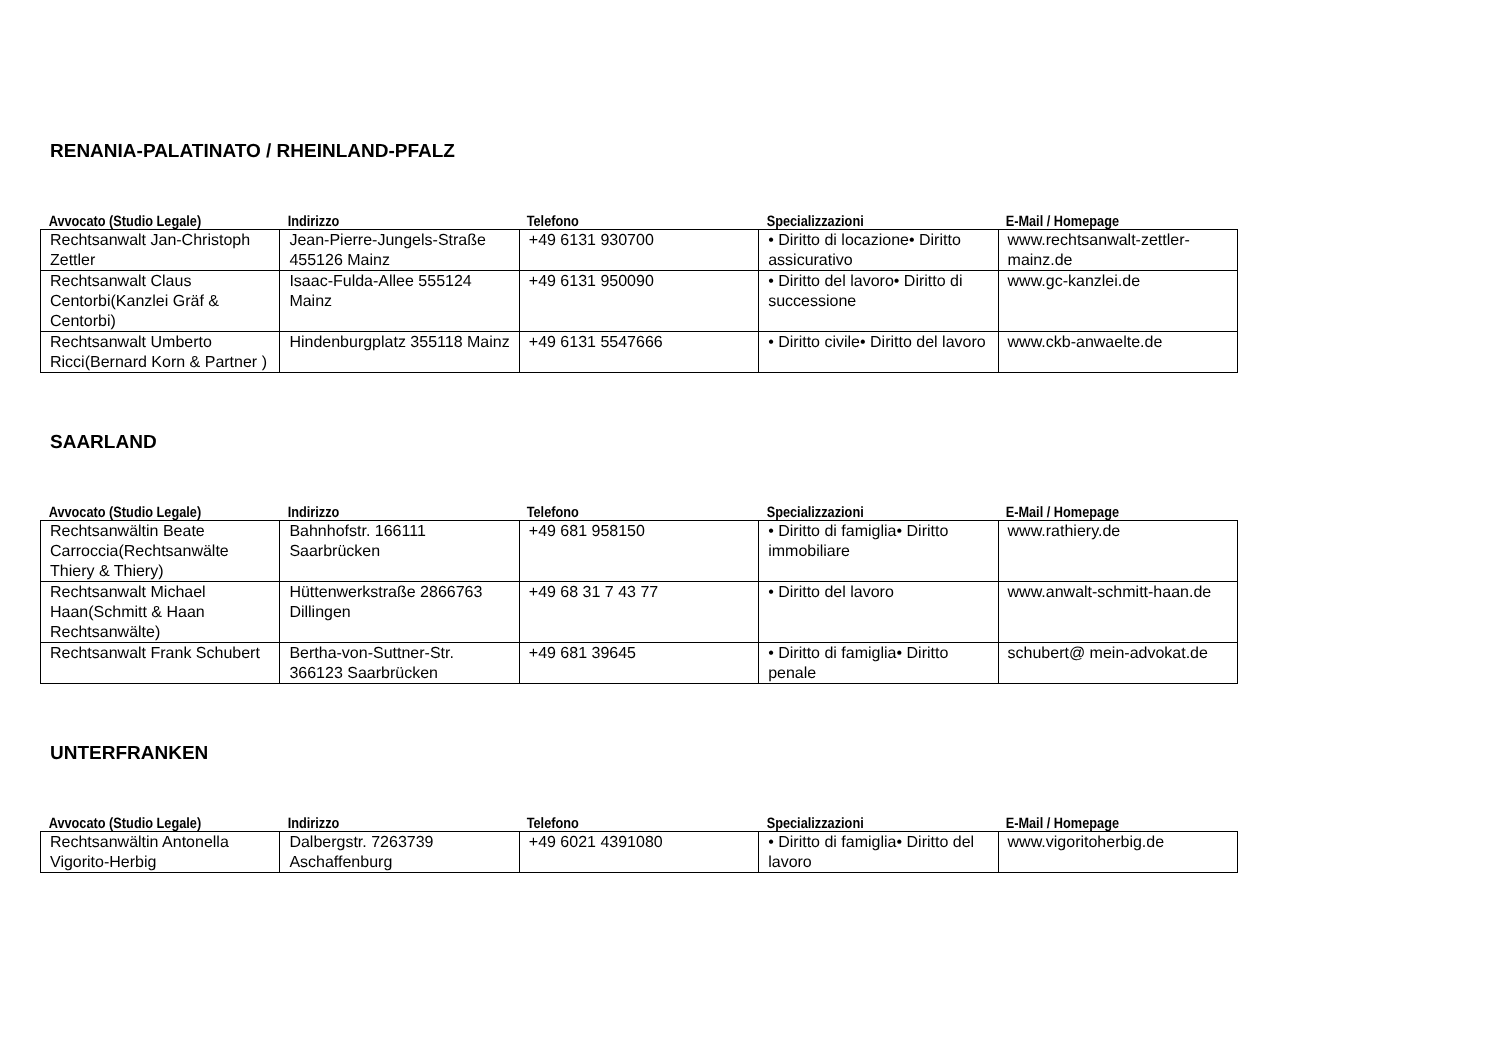RENANIA-PALATINATO / RHEINLAND-PFALZ
| Avvocato (Studio Legale) | Indirizzo | Telefono | Specializzazioni | E-Mail / Homepage |
| --- | --- | --- | --- | --- |
| Rechtsanwalt Jan-Christoph Zettler | Jean-Pierre-Jungels-Straße 455126 Mainz | +49 6131 930700 | • Diritto di locazione• Diritto assicurativo | www.rechtsanwalt-zettler-mainz.de |
| Rechtsanwalt Claus Centorbi(Kanzlei Gräf & Centorbi) | Isaac-Fulda-Allee 555124 Mainz | +49 6131 950090 | • Diritto del lavoro• Diritto di successione | www.gc-kanzlei.de |
| Rechtsanwalt Umberto Ricci(Bernard Korn & Partner ) | Hindenburgplatz 355118 Mainz | +49 6131 5547666 | • Diritto civile• Diritto del lavoro | www.ckb-anwaelte.de |
SAARLAND
| Avvocato (Studio Legale) | Indirizzo | Telefono | Specializzazioni | E-Mail / Homepage |
| --- | --- | --- | --- | --- |
| Rechtsanwältin Beate Carroccia(Rechtsanwälte Thiery & Thiery) | Bahnhofstr. 166111 Saarbrücken | +49 681 958150 | • Diritto di famiglia• Diritto immobiliare | www.rathiery.de |
| Rechtsanwalt Michael Haan(Schmitt & Haan Rechtsanwälte) | Hüttenwerkstraße 2866763 Dillingen | +49 68 31 7 43 77 | • Diritto del lavoro | www.anwalt-schmitt-haan.de |
| Rechtsanwalt Frank Schubert | Bertha-von-Suttner-Str. 366123 Saarbrücken | +49 681 39645 | • Diritto di famiglia• Diritto penale | schubert@ mein-advokat.de |
UNTERFRANKEN
| Avvocato (Studio Legale) | Indirizzo | Telefono | Specializzazioni | E-Mail / Homepage |
| --- | --- | --- | --- | --- |
| Rechtsanwältin Antonella Vigorito-Herbig | Dalbergstr. 7263739 Aschaffenburg | +49 6021 4391080 | • Diritto di famiglia• Diritto del lavoro | www.vigoritoherbig.de |